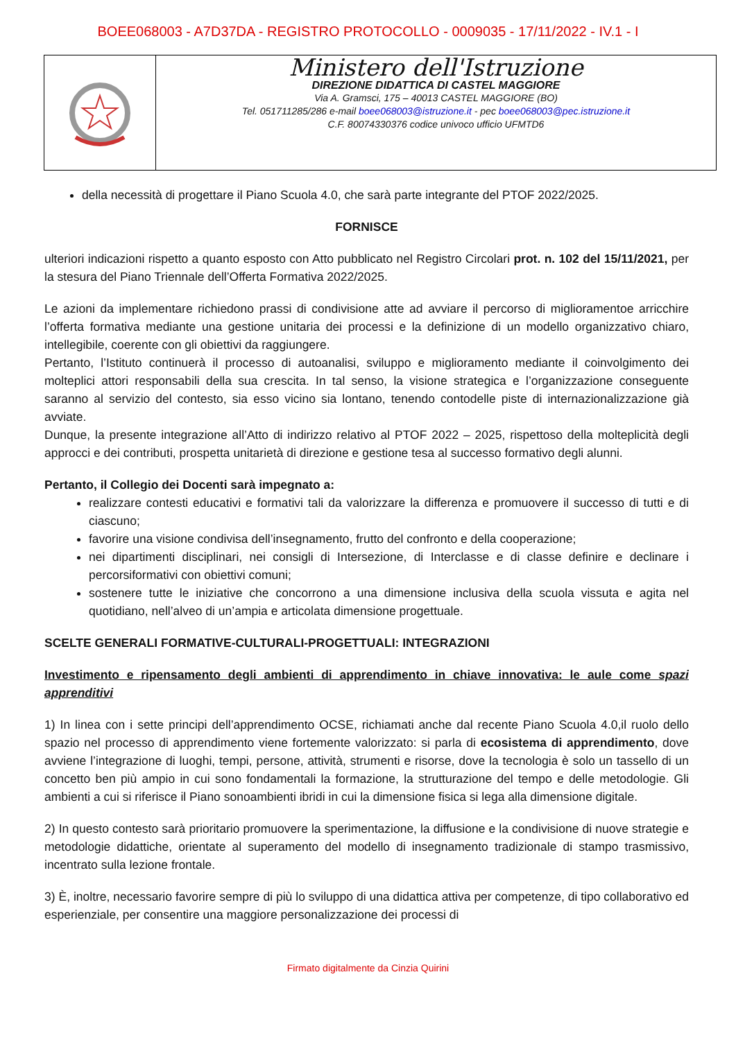BOEE068003 - A7D37DA - REGISTRO PROTOCOLLO - 0009035 - 17/11/2022 - IV.1 - I
Ministero dell'Istruzione
DIREZIONE DIDATTICA DI CASTEL MAGGIORE
Via A. Gramsci, 175 – 40013 CASTEL MAGGIORE (BO)
Tel. 051711285/286 e-mail boee068003@istruzione.it - pec boee068003@pec.istruzione.it
C.F. 80074330376 codice univoco ufficio UFMTD6
della necessità di progettare il Piano Scuola 4.0, che sarà parte integrante del PTOF 2022/2025.
FORNISCE
ulteriori indicazioni rispetto a quanto esposto con Atto pubblicato nel Registro Circolari prot. n. 102 del 15/11/2021, per la stesura del Piano Triennale dell’Offerta Formativa 2022/2025.
Le azioni da implementare richiedono prassi di condivisione atte ad avviare il percorso di miglioramentoe arricchire l’offerta formativa mediante una gestione unitaria dei processi e la definizione di un modello organizzativo chiaro, intellegibile, coerente con gli obiettivi da raggiungere.
Pertanto, l’Istituto continuerà il processo di autoanalisi, sviluppo e miglioramento mediante il coinvolgimento dei molteplici attori responsabili della sua crescita. In tal senso, la visione strategica e l’organizzazione conseguente saranno al servizio del contesto, sia esso vicino sia lontano, tenendo contodelle piste di internazionalizzazione già avviate.
Dunque, la presente integrazione all’Atto di indirizzo relativo al PTOF 2022 – 2025, rispettoso della molteplicità degli approcci e dei contributi, prospetta unitarietà di direzione e gestione tesa al successo formativo degli alunni.
Pertanto, il Collegio dei Docenti sarà impegnato a:
realizzare contesti educativi e formativi tali da valorizzare la differenza e promuovere il successo di tutti e di ciascuno;
favorire una visione condivisa dell’insegnamento, frutto del confronto e della cooperazione;
nei dipartimenti disciplinari, nei consigli di Intersezione, di Interclasse e di classe definire e declinare i percorsiformativi con obiettivi comuni;
sostenere tutte le iniziative che concorrono a una dimensione inclusiva della scuola vissuta e agita nel quotidiano, nell’alveo di un’ampia e articolata dimensione progettuale.
SCELTE GENERALI FORMATIVE-CULTURALI-PROGETTUALI: INTEGRAZIONI
Investimento e ripensamento degli ambienti di apprendimento in chiave innovativa: le aule come spazi apprenditivi
1) In linea con i sette principi dell’apprendimento OCSE, richiamati anche dal recente Piano Scuola 4.0,il ruolo dello spazio nel processo di apprendimento viene fortemente valorizzato: si parla di ecosistema di apprendimento, dove avviene l’integrazione di luoghi, tempi, persone, attività, strumenti e risorse, dove la tecnologia è solo un tassello di un concetto ben più ampio in cui sono fondamentali la formazione, la strutturazione del tempo e delle metodologie. Gli ambienti a cui si riferisce il Piano sonoambienti ibridi in cui la dimensione fisica si lega alla dimensione digitale.
2) In questo contesto sarà prioritario promuovere la sperimentazione, la diffusione e la condivisione di nuove strategie e metodologie didattiche, orientate al superamento del modello di insegnamento tradizionale di stampo trasmissivo, incentrato sulla lezione frontale.
3) È, inoltre, necessario favorire sempre di più lo sviluppo di una didattica attiva per competenze, di tipo collaborativo ed esperienziale, per consentire una maggiore personalizzazione dei processi di
Firmato digitalmente da Cinzia Quirini